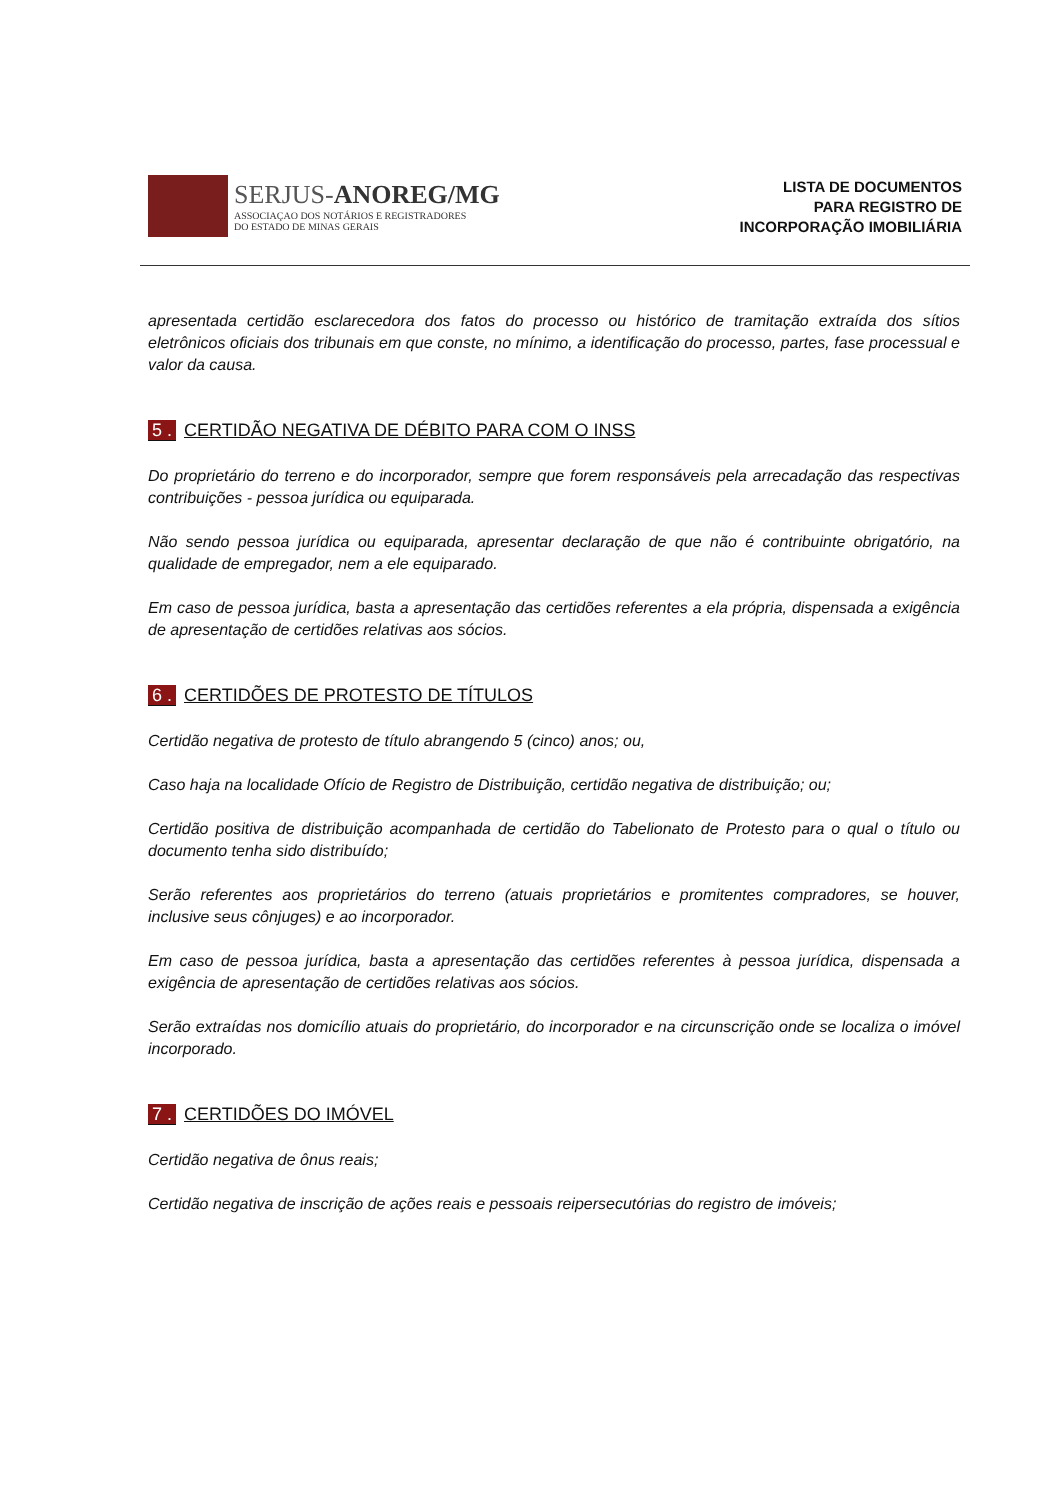SERJUS-ANOREG/MG
ASSOCIAÇAO DOS NOTÁRIOS E REGISTRADORES
DO ESTADO DE MINAS GERAIS
LISTA DE DOCUMENTOS
PARA REGISTRO DE
INCORPORAÇÃO IMOBILIÁRIA
apresentada certidão esclarecedora dos fatos do processo ou histórico de tramitação extraída dos sítios eletrônicos oficiais dos tribunais em que conste, no mínimo, a identificação do processo, partes, fase processual e valor da causa.
5 . CERTIDÃO NEGATIVA DE DÉBITO PARA COM O INSS
Do proprietário do terreno e do incorporador, sempre que forem responsáveis pela arrecadação das respectivas contribuições - pessoa jurídica ou equiparada.
Não sendo pessoa jurídica ou equiparada, apresentar declaração de que não é contribuinte obrigatório, na qualidade de empregador, nem a ele equiparado.
Em caso de pessoa jurídica, basta a apresentação das certidões referentes a ela própria, dispensada a exigência de apresentação de certidões relativas aos sócios.
6 . CERTIDÕES DE PROTESTO DE TÍTULOS
Certidão negativa de protesto de título abrangendo 5 (cinco) anos; ou,
Caso haja na localidade Ofício de Registro de Distribuição, certidão negativa de distribuição; ou;
Certidão positiva de distribuição acompanhada de certidão do Tabelionato de Protesto para o qual o título ou documento tenha sido distribuído;
Serão referentes aos proprietários do terreno (atuais proprietários e promitentes compradores, se houver, inclusive seus cônjuges) e ao incorporador.
Em caso de pessoa jurídica, basta a apresentação das certidões referentes à pessoa jurídica, dispensada a exigência de apresentação de certidões relativas aos sócios.
Serão extraídas nos domicílio atuais do proprietário, do incorporador e na circunscrição onde se localiza o imóvel incorporado.
7 . CERTIDÕES DO IMÓVEL
Certidão negativa de ônus reais;
Certidão negativa de inscrição de ações reais e pessoais reipersecutórias do registro de imóveis;